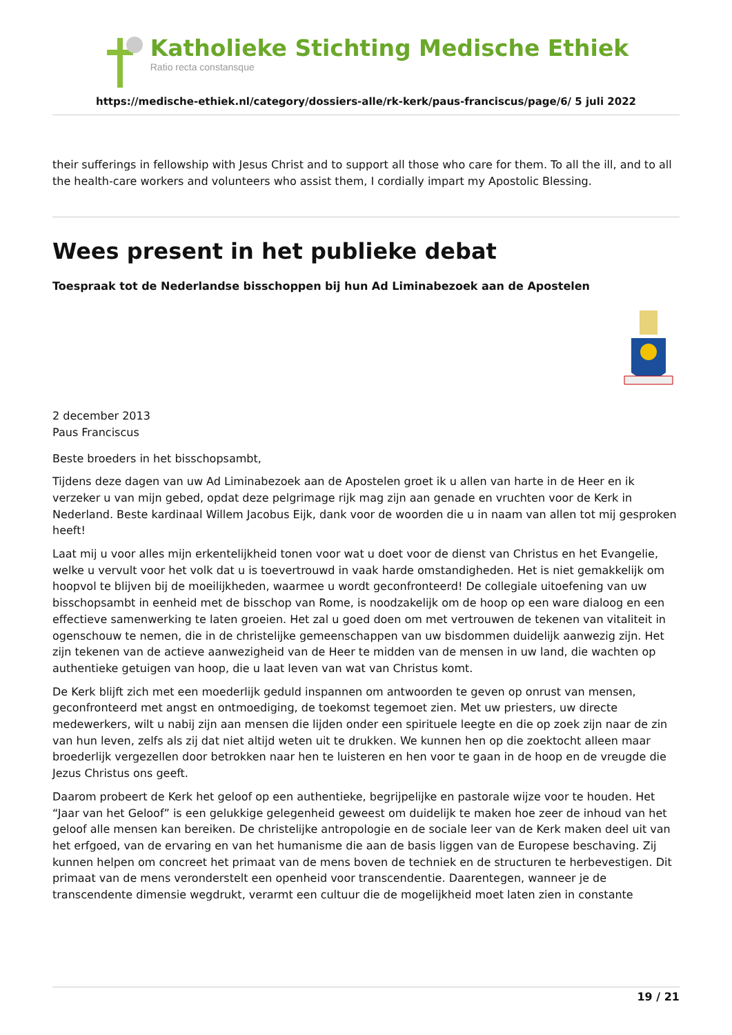Katholieke Stichting Medische Ethiek
Ratio recta constansque
https://medische-ethiek.nl/category/dossiers-alle/rk-kerk/paus-franciscus/page/6/ 5 juli 2022
their sufferings in fellowship with Jesus Christ and to support all those who care for them. To all the ill, and to all the health-care workers and volunteers who assist them, I cordially impart my Apostolic Blessing.
Wees present in het publieke debat
Toespraak tot de Nederlandse bisschoppen bij hun Ad Liminabezoek aan de Apostelen
2 december 2013
Paus Franciscus
Beste broeders in het bisschopsambt,
Tijdens deze dagen van uw Ad Liminabezoek aan de Apostelen groet ik u allen van harte in de Heer en ik verzeker u van mijn gebed, opdat deze pelgrimage rijk mag zijn aan genade en vruchten voor de Kerk in Nederland. Beste kardinaal Willem Jacobus Eijk, dank voor de woorden die u in naam van allen tot mij gesproken heeft!
Laat mij u voor alles mijn erkentelijkheid tonen voor wat u doet voor de dienst van Christus en het Evangelie, welke u vervult voor het volk dat u is toevertrouwd in vaak harde omstandigheden. Het is niet gemakkelijk om hoopvol te blijven bij de moeilijkheden, waarmee u wordt geconfronteerd! De collegiale uitoefening van uw bisschopsambt in eenheid met de bisschop van Rome, is noodzakelijk om de hoop op een ware dialoog en een effectieve samenwerking te laten groeien. Het zal u goed doen om met vertrouwen de tekenen van vitaliteit in ogenschouw te nemen, die in de christelijke gemeenschappen van uw bisdommen duidelijk aanwezig zijn. Het zijn tekenen van de actieve aanwezigheid van de Heer te midden van de mensen in uw land, die wachten op authentieke getuigen van hoop, die u laat leven van wat van Christus komt.
De Kerk blijft zich met een moederlijk geduld inspannen om antwoorden te geven op onrust van mensen, geconfronteerd met angst en ontmoediging, de toekomst tegemoet zien. Met uw priesters, uw directe medewerkers, wilt u nabij zijn aan mensen die lijden onder een spirituele leegte en die op zoek zijn naar de zin van hun leven, zelfs als zij dat niet altijd weten uit te drukken. We kunnen hen op die zoektocht alleen maar broederlijk vergezellen door betrokken naar hen te luisteren en hen voor te gaan in de hoop en de vreugde die Jezus Christus ons geeft.
Daarom probeert de Kerk het geloof op een authentieke, begrijpelijke en pastorale wijze voor te houden. Het “Jaar van het Geloof” is een gelukkige gelegenheid geweest om duidelijk te maken hoe zeer de inhoud van het geloof alle mensen kan bereiken. De christelijke antropologie en de sociale leer van de Kerk maken deel uit van het erfgoed, van de ervaring en van het humanisme die aan de basis liggen van de Europese beschaving. Zij kunnen helpen om concreet het primaat van de mens boven de techniek en de structuren te herbevestigen. Dit primaat van de mens veronderstelt een openheid voor transcendentie. Daarentegen, wanneer je de transcendente dimensie wegdrukt, verarmt een cultuur die de mogelijkheid moet laten zien in constante
19 / 21